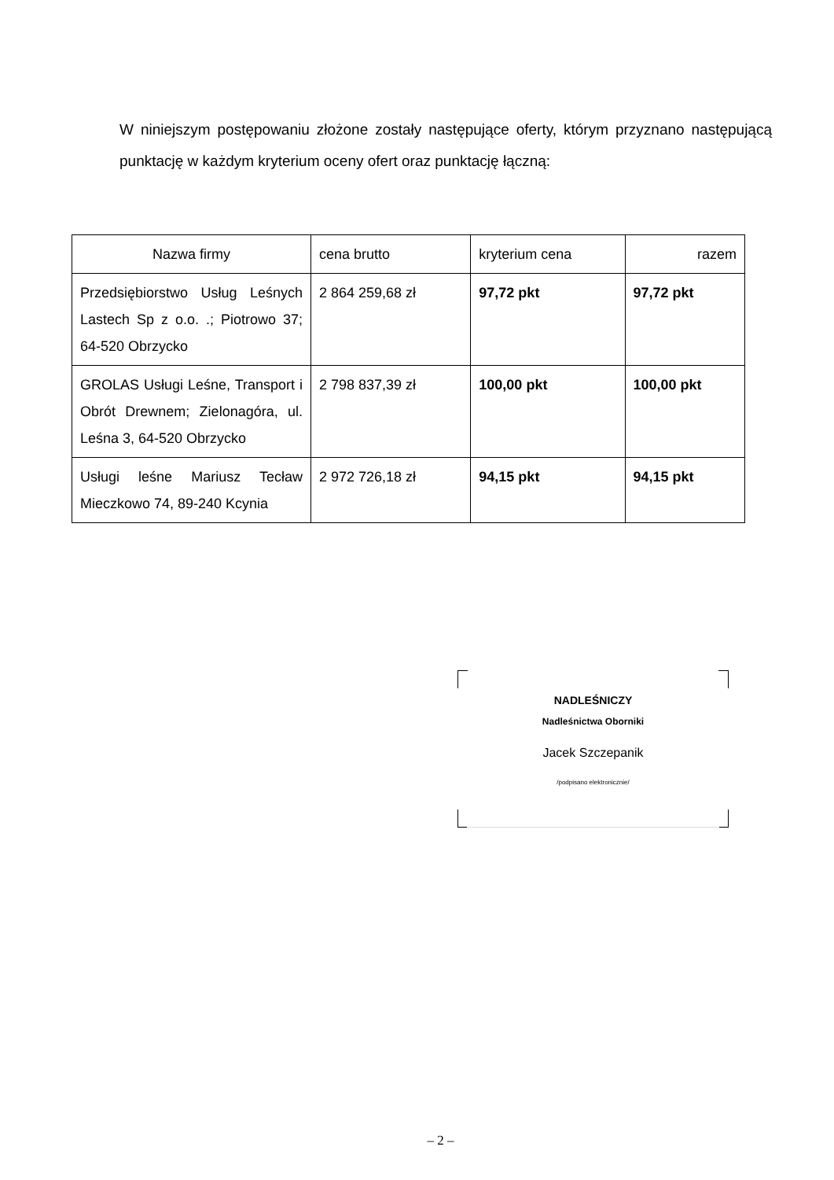W niniejszym postępowaniu złożone zostały następujące oferty, którym przyznano następującą punktację w każdym kryterium oceny ofert oraz punktację łączną:
| Nazwa firmy | cena brutto | kryterium cena | razem |
| --- | --- | --- | --- |
| Przedsiębiorstwo Usług Leśnych Lastech Sp z o.o. .; Piotrowo 37; 64-520 Obrzycko | 2 864 259,68 zł | 97,72 pkt | 97,72 pkt |
| GROLAS Usługi Leśne, Transport i Obrót Drewnem; Zielonagóra, ul. Leśna 3, 64-520 Obrzycko | 2 798 837,39 zł | 100,00 pkt | 100,00 pkt |
| Usługi leśne Mariusz Tecław Mieczkowo 74, 89-240 Kcynia | 2 972 726,18 zł | 94,15 pkt | 94,15 pkt |
NADLEŚNICZY
Nadleśnictwa Oborniki
Jacek Szczepanik
/podpisano elektronicznie/
– 2 –